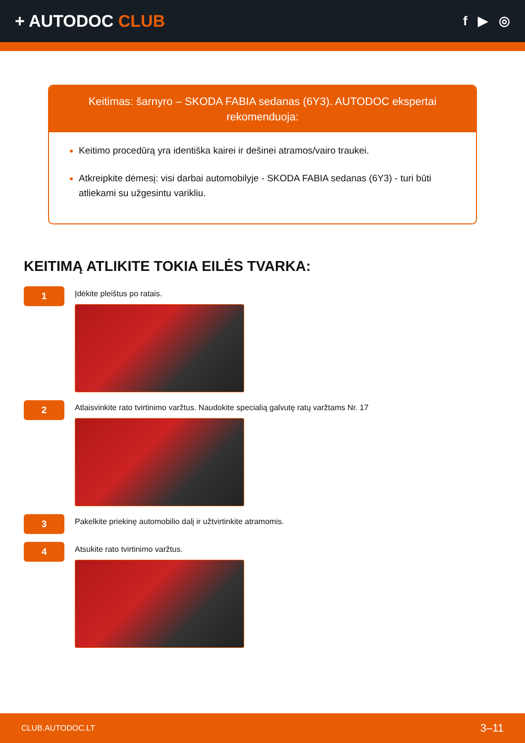+ AUTODOC CLUB
f ▶ ◎
Keitimas: šarnyro – SKODA FABIA sedanas (6Y3). AUTODOC ekspertai rekomenduoja:
Keitimo procedūrą yra identiška kairei ir dešinei atramos/vairo traukei.
Atkreipkite dėmesį: visi darbai automobilyje - SKODA FABIA sedanas (6Y3) - turi būti atliekami su užgesintu varikliu.
KEITIMĄ ATLIKITE TOKIA EILĖS TVARKA:
1
Įdėkite pleištus po ratais.
2
Atlaisvinkite rato tvirtinimo varžtus. Naudokite specialią galvutę ratų varžtams Nr. 17
3
Pakelkite priekinę automobilio dalį ir užtvirtinkite atramomis.
4
Atsukite rato tvirtinimo varžtus.
CLUB.AUTODOC.LT 3–11